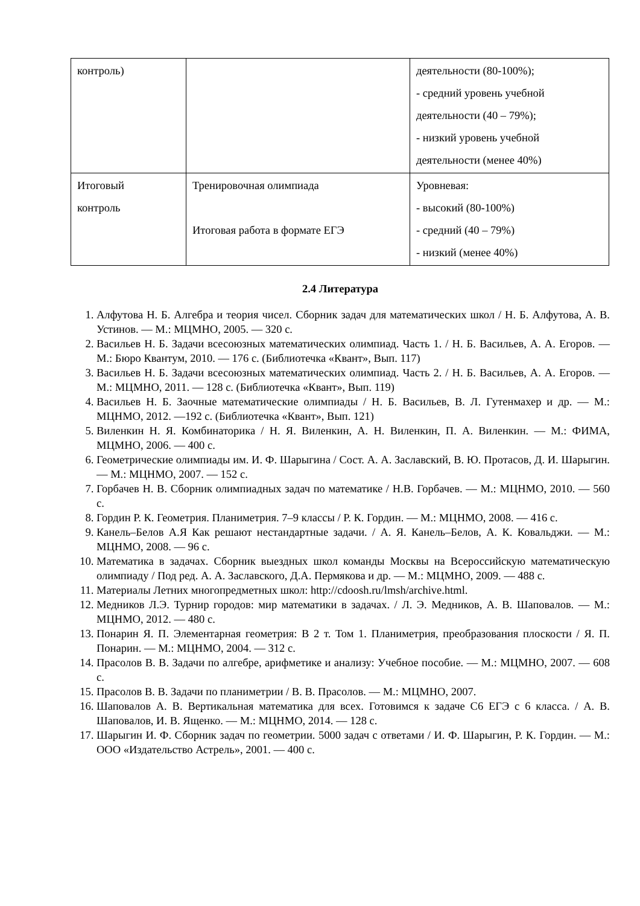| контроль) | | деятельности (80-100%); - средний уровень учебной деятельности (40 – 79%); - низкий уровень учебной деятельности (менее 40%) |
| Итоговый контроль | Тренировочная олимпиада Итоговая работа в формате ЕГЭ | Уровневая: - высокий (80-100%) - средний (40 – 79%) - низкий (менее 40%) |
2.4 Литература
1. Алфутова Н. Б. Алгебра и теория чисел. Сборник задач для математических школ / Н. Б. Алфутова, А. В. Устинов. — М.: МЦМНО, 2005. — 320 с.
2. Васильев Н. Б. Задачи всесоюзных математических олимпиад. Часть 1. / Н. Б. Васильев, А. А. Егоров. — М.: Бюро Квантум, 2010. — 176 с. (Библиотечка «Квант», Вып. 117)
3. Васильев Н. Б. Задачи всесоюзных математических олимпиад. Часть 2. / Н. Б. Васильев, А. А. Егоров. — М.: МЦМНО, 2011. — 128 с. (Библиотечка «Квант», Вып. 119)
4. Васильев Н. Б. Заочные математические олимпиады / Н. Б. Васильев, В. Л. Гутенмахер и др. — М.: МЦНМО, 2012. —192 с. (Библиотечка «Квант», Вып. 121)
5. Виленкин Н. Я. Комбинаторика / Н. Я. Виленкин, А. Н. Виленкин, П. А. Виленкин. — М.: ФИМА, МЦМНО, 2006. — 400 с.
6. Геометрические олимпиады им. И. Ф. Шарыгина / Сост. А. А. Заславский, В. Ю. Протасов, Д. И. Шарыгин. — М.: МЦНМО, 2007. — 152 с.
7. Горбачев Н. В. Сборник олимпиадных задач по математике / Н.В. Горбачев. — М.: МЦНМО, 2010. — 560 с.
8. Гордин Р. К. Геометрия. Планиметрия. 7–9 классы / Р. К. Гордин. — М.: МЦНМО, 2008. — 416 с.
9. Канель–Белов А.Я Как решают нестандартные задачи. / А. Я. Канель–Белов, А. К. Ковальджи. — М.: МЦНМО, 2008. — 96 с.
10. Математика в задачах. Сборник выездных школ команды Москвы на Всероссийскую математическую олимпиаду / Под ред. А. А. Заславского, Д.А. Пермякова и др. — М.: МЦМНО, 2009. — 488 с.
11. Материалы Летних многопредметных школ: http://cdoosh.ru/lmsh/archive.html.
12. Медников Л.Э. Турнир городов: мир математики в задачах. / Л. Э. Медников, А. В. Шаповалов. — М.: МЦНМО, 2012. — 480 с.
13. Понарин Я. П. Элементарная геометрия: В 2 т. Том 1. Планиметрия, преобразования плоскости / Я. П. Понарин. — М.: МЦНМО, 2004. — 312 с.
14. Прасолов В. В. Задачи по алгебре, арифметике и анализу: Учебное пособие. — М.: МЦМНО, 2007. — 608 с.
15. Прасолов В. В. Задачи по планиметрии / В. В. Прасолов. — М.: МЦМНО, 2007.
16. Шаповалов А. В. Вертикальная математика для всех. Готовимся к задаче С6 ЕГЭ с 6 класса. / А. В. Шаповалов, И. В. Ященко. — М.: МЦНМО, 2014. — 128 с.
17. Шарыгин И. Ф. Сборник задач по геометрии. 5000 задач с ответами / И. Ф. Шарыгин, Р. К. Гордин. — М.: ООО «Издательство Астрель», 2001. — 400 с.